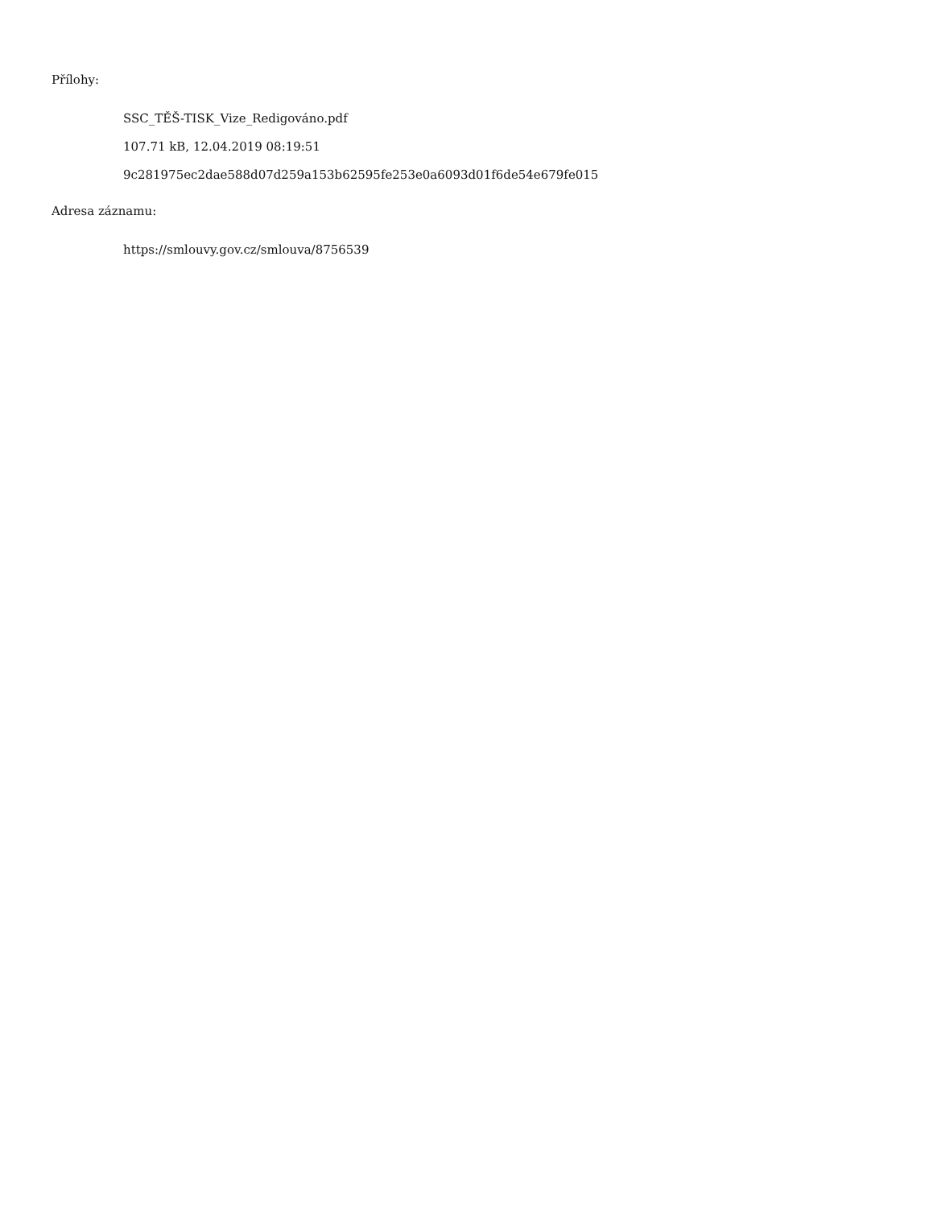Přílohy:
SSC_TĚŠ-TISK_Vize_Redigováno.pdf
107.71 kB, 12.04.2019 08:19:51
9c281975ec2dae588d07d259a153b62595fe253e0a6093d01f6de54e679fe015
Adresa záznamu:
https://smlouvy.gov.cz/smlouva/8756539